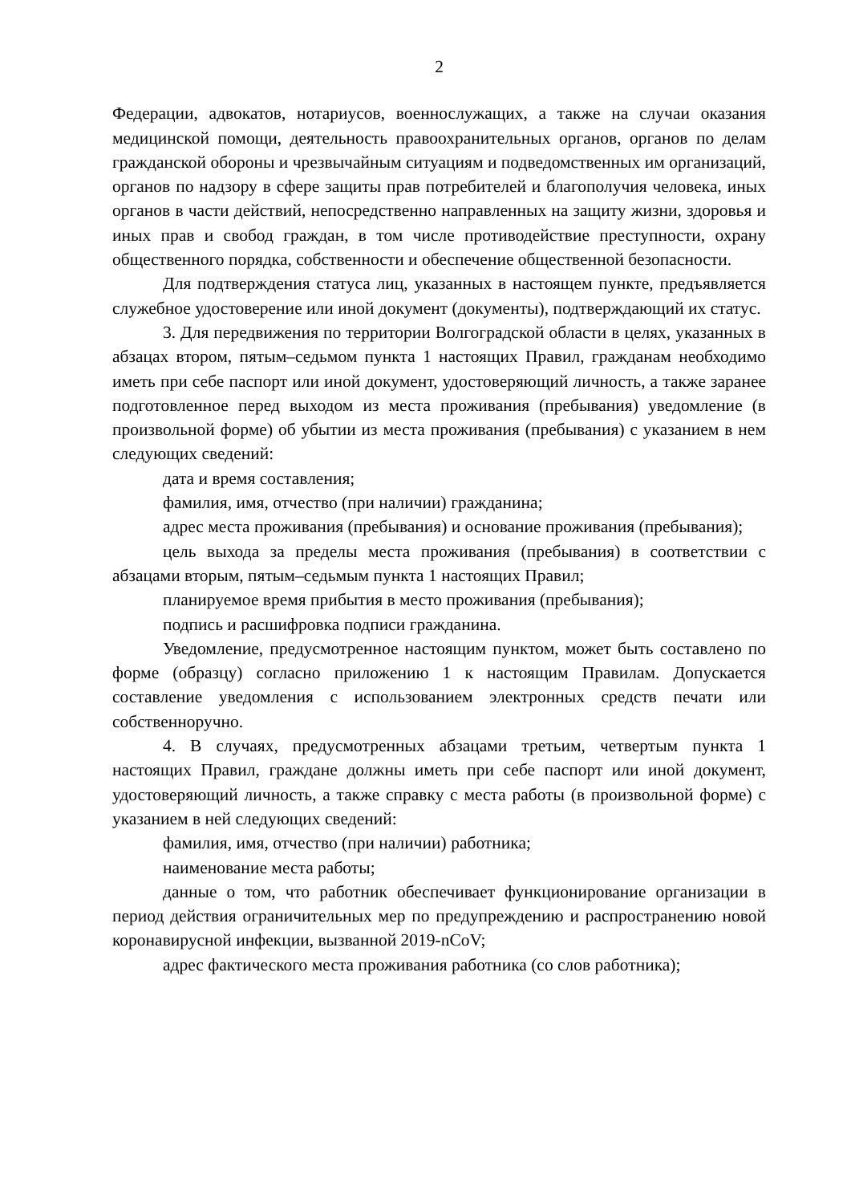2
Федерации, адвокатов, нотариусов, военнослужащих, а также на случаи оказания медицинской помощи, деятельность правоохранительных органов, органов по делам гражданской обороны и чрезвычайным ситуациям и подведомственных им организаций, органов по надзору в сфере защиты прав потребителей и благополучия человека, иных органов в части действий, непосредственно направленных на защиту жизни, здоровья и иных прав и свобод граждан, в том числе противодействие преступности, охрану общественного порядка, собственности и обеспечение общественной безопасности.
Для подтверждения статуса лиц, указанных в настоящем пункте, предъявляется служебное удостоверение или иной документ (документы), подтверждающий их статус.
3. Для передвижения по территории Волгоградской области в целях, указанных в абзацах втором, пятым–седьмом пункта 1 настоящих Правил, гражданам необходимо иметь при себе паспорт или иной документ, удостоверяющий личность, а также заранее подготовленное перед выходом из места проживания (пребывания) уведомление (в произвольной форме) об убытии из места проживания (пребывания) с указанием в нем следующих сведений:
дата и время составления;
фамилия, имя, отчество (при наличии) гражданина;
адрес места проживания (пребывания) и основание проживания (пребывания);
цель выхода за пределы места проживания (пребывания) в соответствии с абзацами вторым, пятым–седьмым пункта 1 настоящих Правил;
планируемое время прибытия в место проживания (пребывания);
подпись и расшифровка подписи гражданина.
Уведомление, предусмотренное настоящим пунктом, может быть составлено по форме (образцу) согласно приложению 1 к настоящим Правилам. Допускается составление уведомления с использованием электронных средств печати или собственноручно.
4. В случаях, предусмотренных абзацами третьим, четвертым пункта 1 настоящих Правил, граждане должны иметь при себе паспорт или иной документ, удостоверяющий личность, а также справку с места работы (в произвольной форме) с указанием в ней следующих сведений:
фамилия, имя, отчество (при наличии) работника;
наименование места работы;
данные о том, что работник обеспечивает функционирование организации в период действия ограничительных мер по предупреждению и распространению новой коронавирусной инфекции, вызванной 2019-nCoV;
адрес фактического места проживания работника (со слов работника);